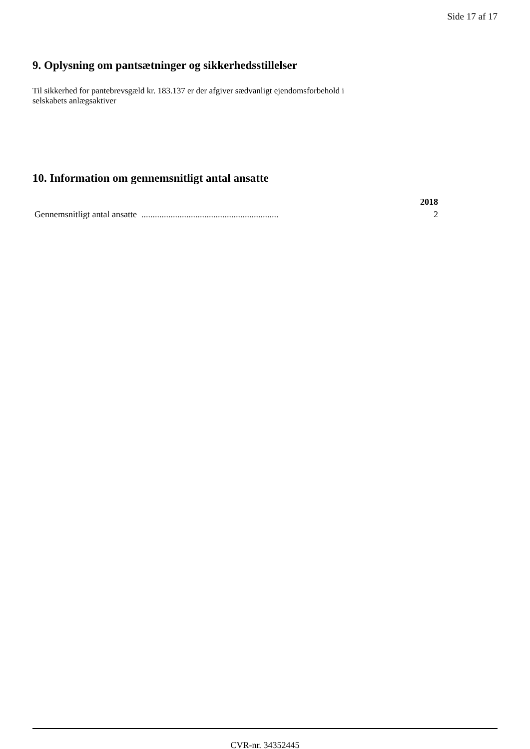Side 17 af 17
9. Oplysning om pantsætninger og sikkerhedsstillelser
Til sikkerhed for pantebrevsgæld kr. 183.137 er der afgiver sædvanligt ejendomsforbehold i
selskabets anlægsaktiver
10. Information om gennemsnitligt antal ansatte
| | 2018 |
| --- | --- |
| Gennemsnitligt antal ansatte ............................................................. | 2 |
CVR-nr. 34352445